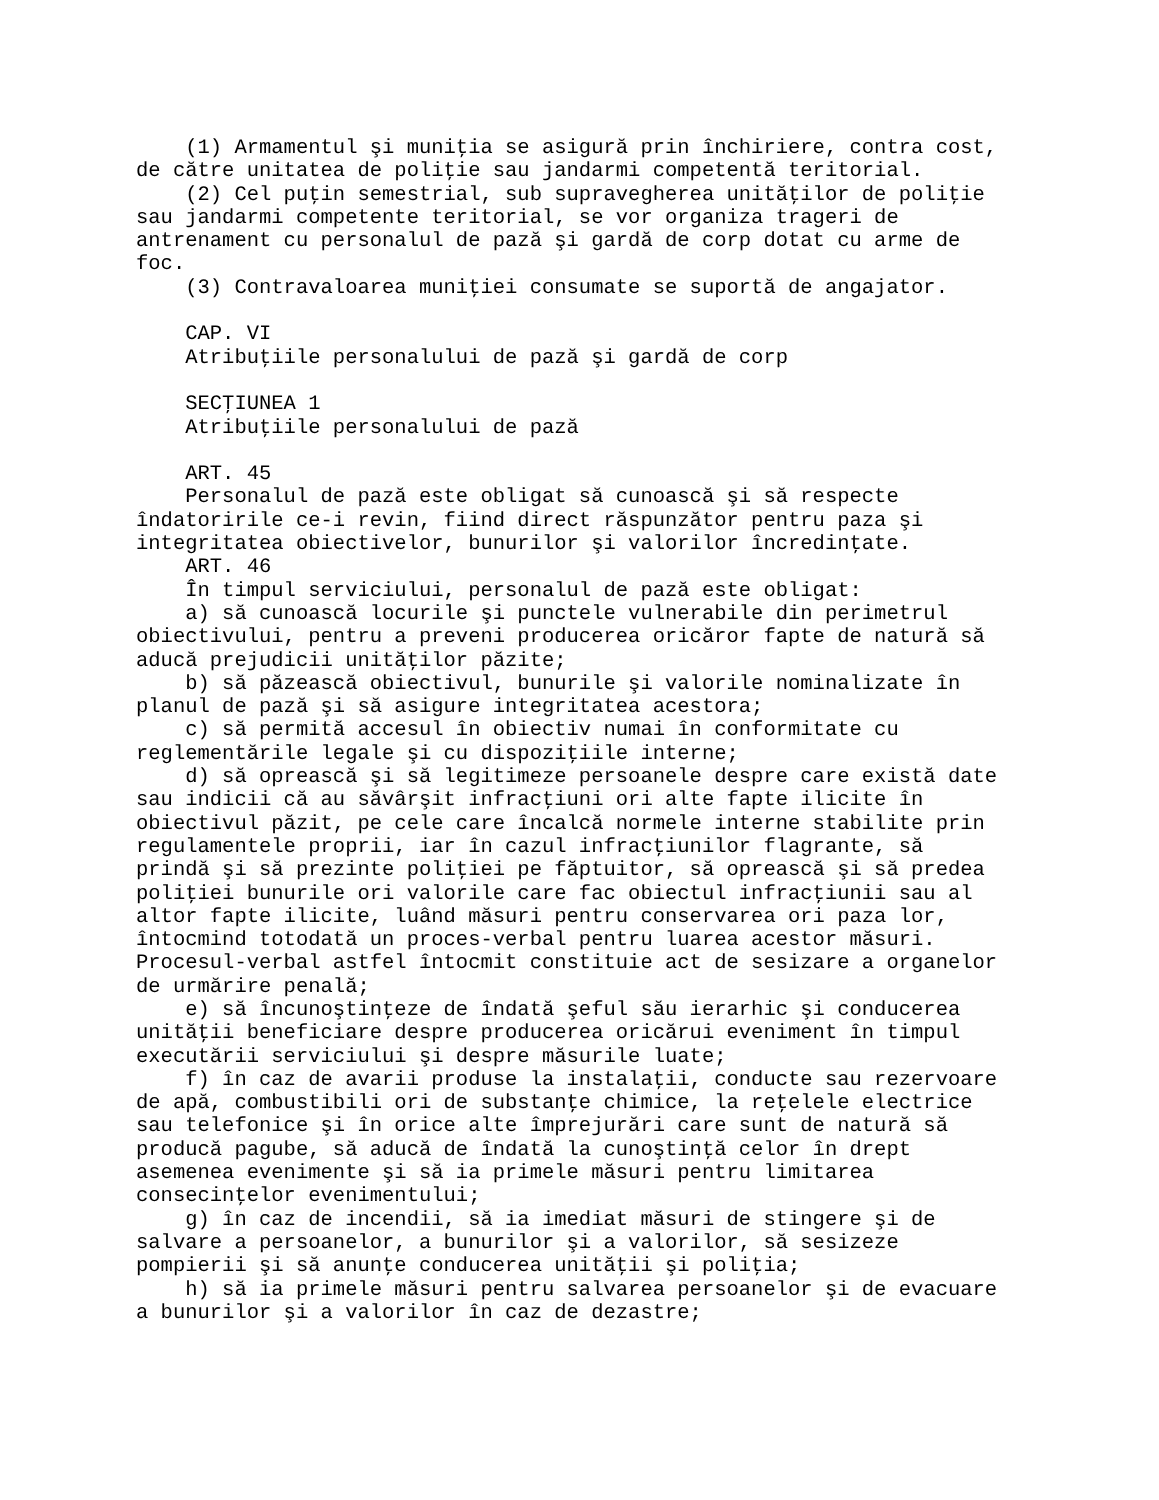(1) Armamentul şi muniţia se asigură prin închiriere, contra cost,
de către unitatea de poliţie sau jandarmi competentă teritorial.
    (2) Cel puţin semestrial, sub supravegherea unităţilor de poliţie
sau jandarmi competente teritorial, se vor organiza trageri de
antrenament cu personalul de pază şi gardă de corp dotat cu arme de
foc.
    (3) Contravaloarea muniţiei consumate se suportă de angajator.

    CAP. VI
    Atribuţiile personalului de pază şi gardă de corp

    SECŢIUNEA 1
    Atribuţiile personalului de pază

    ART. 45
    Personalul de pază este obligat să cunoască şi să respecte
îndatoririle ce-i revin, fiind direct răspunzător pentru paza şi
integritatea obiectivelor, bunurilor şi valorilor încredinţate.
    ART. 46
    În timpul serviciului, personalul de pază este obligat:
    a) să cunoască locurile şi punctele vulnerabile din perimetrul
obiectivului, pentru a preveni producerea oricăror fapte de natură să
aducă prejudicii unităţilor păzite;
    b) să păzească obiectivul, bunurile şi valorile nominalizate în
planul de pază şi să asigure integritatea acestora;
    c) să permită accesul în obiectiv numai în conformitate cu
reglementările legale şi cu dispoziţiile interne;
    d) să oprească şi să legitimeze persoanele despre care există date
sau indicii că au săvârşit infracţiuni ori alte fapte ilicite în
obiectivul păzit, pe cele care încalcă normele interne stabilite prin
regulamentele proprii, iar în cazul infracţiunilor flagrante, să
prindă şi să prezinte poliţiei pe făptuitor, să oprească şi să predea
poliţiei bunurile ori valorile care fac obiectul infracţiunii sau al
altor fapte ilicite, luând măsuri pentru conservarea ori paza lor,
întocmind totodată un proces-verbal pentru luarea acestor măsuri.
Procesul-verbal astfel întocmit constituie act de sesizare a organelor
de urmărire penală;
    e) să încunoştinţeze de îndată şeful său ierarhic şi conducerea
unităţii beneficiare despre producerea oricărui eveniment în timpul
executării serviciului şi despre măsurile luate;
    f) în caz de avarii produse la instalaţii, conducte sau rezervoare
de apă, combustibili ori de substanţe chimice, la reţelele electrice
sau telefonice şi în orice alte împrejurări care sunt de natură să
producă pagube, să aducă de îndată la cunoştinţă celor în drept
asemenea evenimente şi să ia primele măsuri pentru limitarea
consecinţelor evenimentului;
    g) în caz de incendii, să ia imediat măsuri de stingere şi de
salvare a persoanelor, a bunurilor şi a valorilor, să sesizeze
pompierii şi să anunţe conducerea unităţii şi poliţia;
    h) să ia primele măsuri pentru salvarea persoanelor şi de evacuare
a bunurilor şi a valorilor în caz de dezastre;